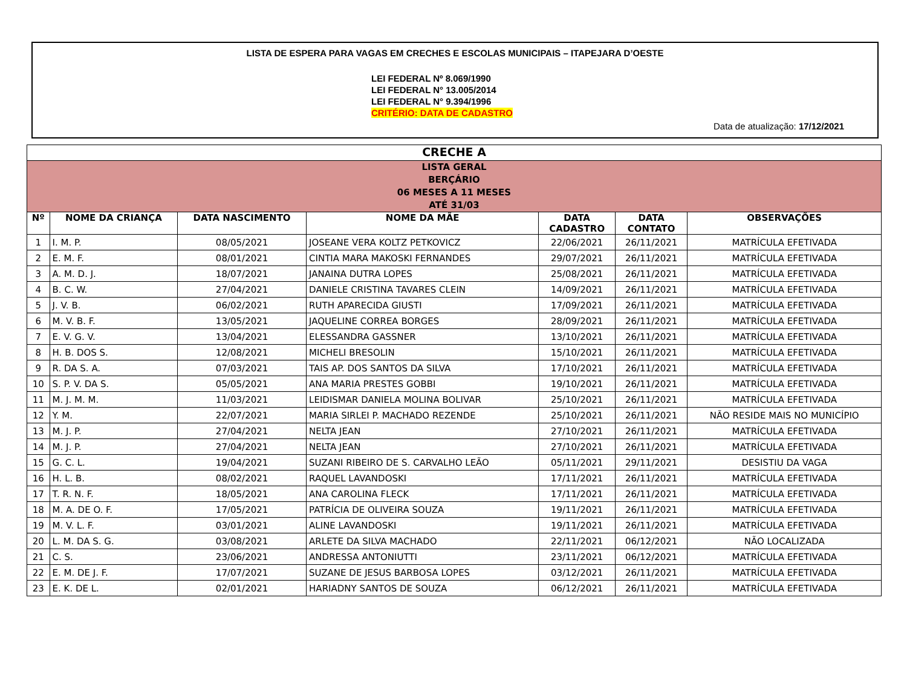LISTA DE ESPERA PARA VAGAS EM CRECHES E ESCOLAS MUNICIPAIS – ITAPEJARA D’OESTE
LEI FEDERAL Nº 8.069/1990
LEI FEDERAL N° 13.005/2014
LEI FEDERAL N° 9.394/1996
CRITÉRIO: DATA DE CADASTRO
Data de atualização: 17/12/2021
| CRECHE A | | | | | | |
| --- | --- | --- | --- | --- | --- | --- |
| LISTA GERAL BERÇÁRIO 06 MESES A 11 MESES ATÉ 31/03 | | | | | | |
| Nº | NOME DA CRIANÇA | DATA NASCIMENTO | NOME DA MÃE | DATA CADASTRO | DATA CONTATO | OBSERVAÇÕES |
| 1 | I. M. P. | 08/05/2021 | JOSEANE VERA KOLTZ PETKOVICZ | 22/06/2021 | 26/11/2021 | MATRÍCULA EFETIVADA |
| 2 | E. M. F. | 08/01/2021 | CINTIA MARA MAKOSKI FERNANDES | 29/07/2021 | 26/11/2021 | MATRÍCULA EFETIVADA |
| 3 | A. M. D. J. | 18/07/2021 | JANAINA DUTRA LOPES | 25/08/2021 | 26/11/2021 | MATRÍCULA EFETIVADA |
| 4 | B. C. W. | 27/04/2021 | DANIELE CRISTINA TAVARES CLEIN | 14/09/2021 | 26/11/2021 | MATRÍCULA EFETIVADA |
| 5 | J. V. B. | 06/02/2021 | RUTH APARECIDA GIUSTI | 17/09/2021 | 26/11/2021 | MATRÍCULA EFETIVADA |
| 6 | M. V. B. F. | 13/05/2021 | JAQUELINE CORREA BORGES | 28/09/2021 | 26/11/2021 | MATRÍCULA EFETIVADA |
| 7 | E. V. G. V. | 13/04/2021 | ELESSANDRA GASSNER | 13/10/2021 | 26/11/2021 | MATRÍCULA EFETIVADA |
| 8 | H. B. DOS S. | 12/08/2021 | MICHELI BRESOLIN | 15/10/2021 | 26/11/2021 | MATRÍCULA EFETIVADA |
| 9 | R. DA S. A. | 07/03/2021 | TAIS AP. DOS SANTOS DA SILVA | 17/10/2021 | 26/11/2021 | MATRÍCULA EFETIVADA |
| 10 | S. P. V. DA S. | 05/05/2021 | ANA MARIA PRESTES GOBBI | 19/10/2021 | 26/11/2021 | MATRÍCULA EFETIVADA |
| 11 | M. J. M. M. | 11/03/2021 | LEIDISMAR DANIELA MOLINA BOLIVAR | 25/10/2021 | 26/11/2021 | MATRÍCULA EFETIVADA |
| 12 | Y. M. | 22/07/2021 | MARIA SIRLEI P. MACHADO REZENDE | 25/10/2021 | 26/11/2021 | NÃO RESIDE MAIS NO MUNICÍPIO |
| 13 | M. J. P. | 27/04/2021 | NELTA JEAN | 27/10/2021 | 26/11/2021 | MATRÍCULA EFETIVADA |
| 14 | M. J. P. | 27/04/2021 | NELTA JEAN | 27/10/2021 | 26/11/2021 | MATRÍCULA EFETIVADA |
| 15 | G. C. L. | 19/04/2021 | SUZANI RIBEIRO DE S. CARVALHO LEÃO | 05/11/2021 | 29/11/2021 | DESISTIU DA VAGA |
| 16 | H. L. B. | 08/02/2021 | RAQUEL LAVANDOSKI | 17/11/2021 | 26/11/2021 | MATRÍCULA EFETIVADA |
| 17 | T. R. N. F. | 18/05/2021 | ANA CAROLINA FLECK | 17/11/2021 | 26/11/2021 | MATRÍCULA EFETIVADA |
| 18 | M. A. DE O. F. | 17/05/2021 | PATRÍCIA DE OLIVEIRA SOUZA | 19/11/2021 | 26/11/2021 | MATRÍCULA EFETIVADA |
| 19 | M. V. L. F. | 03/01/2021 | ALINE LAVANDOSKI | 19/11/2021 | 26/11/2021 | MATRÍCULA EFETIVADA |
| 20 | L. M. DA S. G. | 03/08/2021 | ARLETE DA SILVA MACHADO | 22/11/2021 | 06/12/2021 | NÃO LOCALIZADA |
| 21 | C. S. | 23/06/2021 | ANDRESSA ANTONIUTTI | 23/11/2021 | 06/12/2021 | MATRÍCULA EFETIVADA |
| 22 | E. M. DE J. F. | 17/07/2021 | SUZANE DE JESUS BARBOSA LOPES | 03/12/2021 | 26/11/2021 | MATRÍCULA EFETIVADA |
| 23 | E. K. DE L. | 02/01/2021 | HARIADNY SANTOS DE SOUZA | 06/12/2021 | 26/11/2021 | MATRÍCULA EFETIVADA |